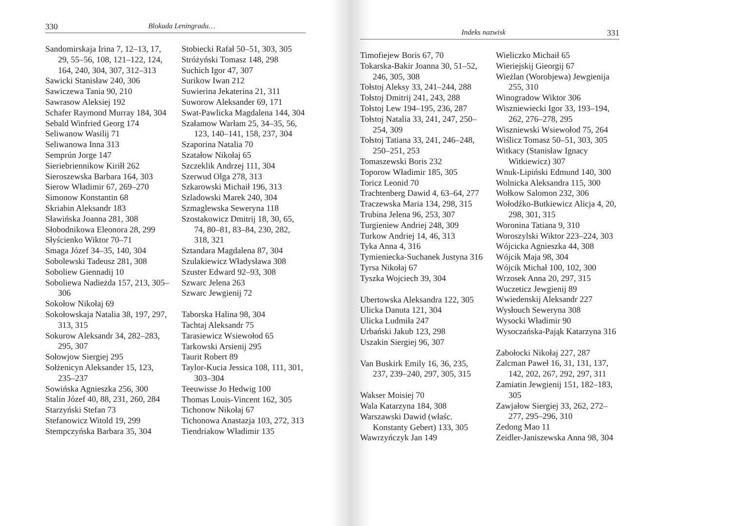330 Blokada Leningradu…
Sandomirskaja Irina 7, 12–13, 17, 29, 55–56, 108, 121–122, 124, 164, 240, 304, 307, 312–313
Sawicki Stanisław 240, 306
Sawiczewa Tania 90, 210
Sawrasow Aleksiej 192
Schafer Raymond Murray 184, 304
Sebald Winfried Georg 174
Seliwanow Wasilij 71
Seliwanowa Inna 313
Semprún Jorge 147
Sieriebriennikow Kiriłł 262
Sieroszewska Barbara 164, 303
Sierow Władimir 67, 269–270
Simonow Konstantin 68
Skriabin Aleksandr 183
Sławińska Joanna 281, 308
Słobodnikowa Eleonora 28, 299
Słyścienko Wiktor 70–71
Smaga Józef 34–35, 140, 304
Sobolewski Tadeusz 281, 308
Soboliew Giennadij 10
Soboliewa Nadieżda 157, 213, 305–306
Sokołow Nikołaj 69
Sokołowskaja Natalia 38, 197, 297, 313, 315
Sokurow Aleksandr 34, 282–283, 295, 307
Sołowjow Siergiej 295
Sołżenicyn Aleksander 15, 123, 235–237
Sowińska Agnieszka 256, 300
Stalin Józef 40, 88, 231, 260, 284
Starzyński Stefan 73
Stefanowicz Witold 19, 299
Stempczyńska Barbara 35, 304
Stobiecki Rafał 50–51, 303, 305
Stróżyński Tomasz 148, 298
Suchich Igor 47, 307
Surikow Iwan 212
Suwierina Jekaterina 21, 311
Suworow Aleksander 69, 171
Swat-Pawlicka Magdalena 144, 304
Szałamow Warłam 25, 34–35, 56, 123, 140–141, 158, 237, 304
Szaporina Natalia 70
Szatałow Nikołaj 65
Szczeklik Andrzej 111, 304
Szerwud Olga 278, 313
Szkarowski Michaił 196, 313
Szladowski Marek 240, 304
Szmaglewska Seweryna 118
Szostakowicz Dmitrij 18, 30, 65, 74, 80–81, 83–84, 230, 282, 318, 321
Sztandara Magdalena 87, 304
Szulakiewicz Władysława 308
Szuster Edward 92–93, 308
Szwarc Jelena 263
Szwarc Jewgienij 72
Taborska Halina 98, 304
Tachtaj Aleksandr 75
Tarasiewicz Wsiewołod 65
Tarkowski Arsienij 295
Taurit Robert 89
Taylor-Kucia Jessica 108, 111, 301, 303–304
Teeuwisse Jo Hedwig 100
Thomas Louis-Vincent 162, 305
Tichonow Nikołaj 67
Tichonowa Anastazja 103, 272, 313
Tiendriakow Władimir 135
Indeks nazwisk 331
Timofiejew Boris 67, 70
Tokarska-Bakir Joanna 30, 51–52, 246, 305, 308
Tołstoj Aleksy 33, 241–244, 288
Tołstoj Dmitrij 241, 243, 288
Tołstoj Lew 194–195, 236, 287
Tołstoj Natalia 33, 241, 247, 250–254, 309
Tołstoj Tatiana 33, 241, 246–248, 250–251, 253
Tomaszewski Boris 232
Toporow Władimir 185, 305
Toricz Leonid 70
Trachtenberg Dawid 4, 63–64, 277
Traczewska Maria 134, 298, 315
Trubina Jelena 96, 253, 307
Turgieniew Andriej 248, 309
Turkow Andriej 14, 46, 313
Tyka Anna 4, 316
Tymieniecka-Suchanek Justyna 316
Tyrsa Nikołaj 67
Tyszka Wojciech 39, 304
Ubertowska Aleksandra 122, 305
Ulicka Danuta 121, 304
Ulicka Ludmiła 247
Urbański Jakub 123, 298
Uszakin Siergiej 96, 307
Van Buskirk Emily 16, 36, 235, 237, 239–240, 297, 305, 315
Wakser Moisiej 70
Wala Katarzyna 184, 308
Warszawski Dawid (właśc. Konstanty Gebert) 133, 305
Wawrzyńczyk Jan 149
Wieliczko Michaił 65
Wieriejskij Gieorgij 67
Wieżlan (Worobjewa) Jewgienija 255, 310
Winogradow Wiktor 306
Wiszniewiecki Igor 33, 193–194, 262, 276–278, 295
Wiszniewski Wsiewołod 75, 264
Wiślicz Tomasz 50–51, 303, 305
Witkacy (Stanisław Ignacy Witkiewicz) 307
Wnuk-Lipiński Edmund 140, 300
Wolnicka Aleksandra 115, 300
Wołkow Salomon 232, 306
Wołodźko-Butkiewicz Alicja 4, 20, 298, 301, 315
Woronina Tatiana 9, 310
Woroszylski Wiktor 223–224, 303
Wójcicka Agnieszka 44, 308
Wójcik Maja 98, 304
Wójcik Michał 100, 102, 300
Wrzosek Anna 20, 297, 315
Wuczeticz Jewgienij 89
Wwiedenskij Aleksandr 227
Wysłouch Seweryna 308
Wysocki Władimir 90
Wysoczańska-Pająk Katarzyna 316
Zabołocki Nikołaj 227, 287
Zalcman Paweł 16, 31, 131, 137, 142, 202, 267, 292, 297, 311
Zamiatin Jewgienij 151, 182–183, 305
Zawjałow Siergiej 33, 262, 272–277, 295–296, 310
Zedong Mao 11
Zeidler-Janiszewska Anna 98, 304